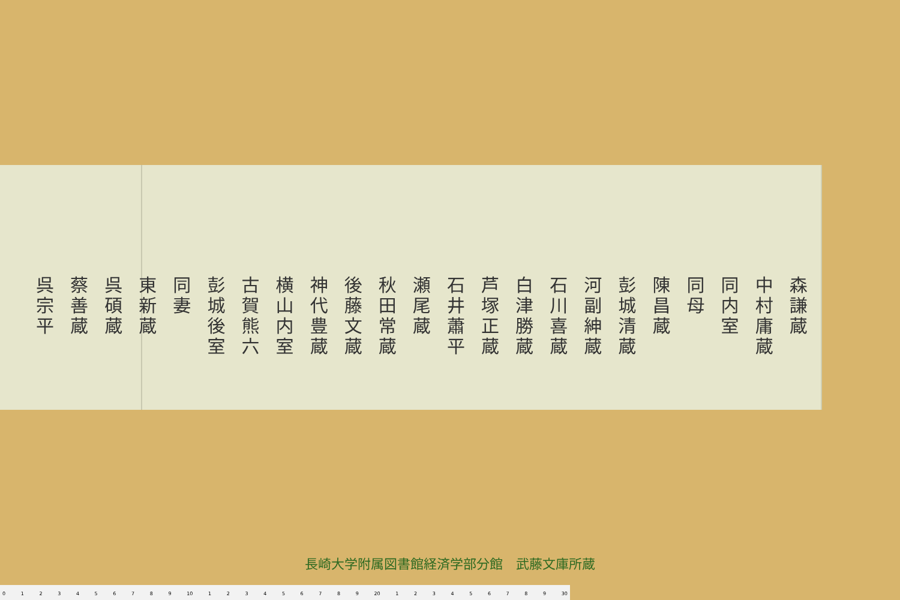森謙蔵
中村庸蔵
同内室
同母
陳昌蔵
彭城清蔵
河副紳蔵
石川喜蔵
白津勝蔵
芦塚正蔵
石井蕭平
瀬尾蔵
秋田常蔵
後藤文蔵
神代豊蔵
横山内室
古賀熊六
彭城後室
同妻
東新蔵
呉碩蔵
蔡善蔵
呉宗平
長崎大学附属図書館経済学部分館　武藤文庫所蔵
0123456789 10 123456789 20 123456789 30